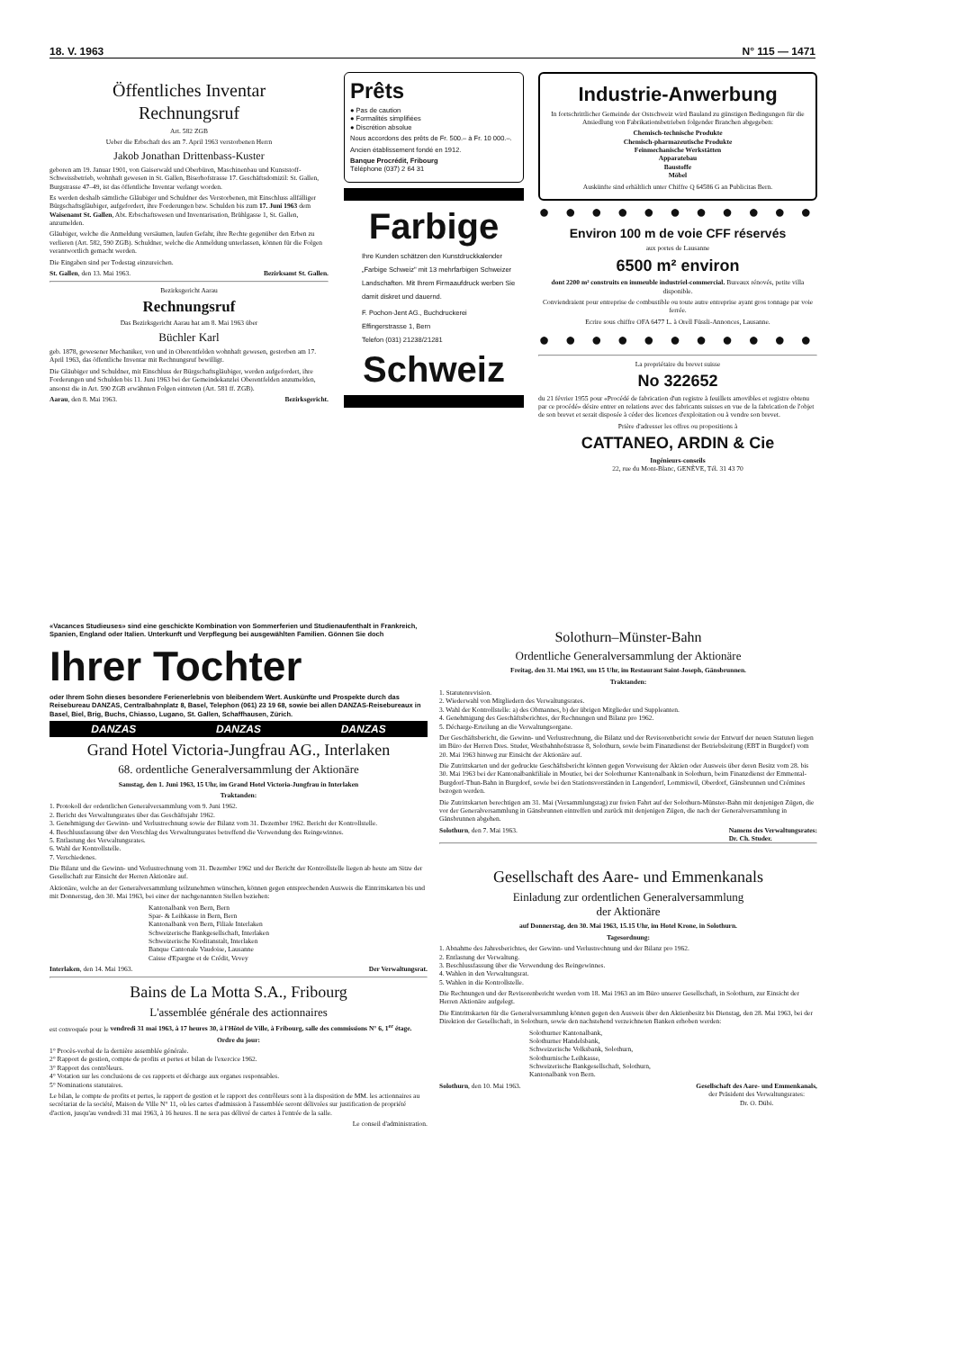18. V. 1963 N° 115 — 1471
Öffentliches Inventar
Rechnungsruf
Art. 582 ZGB
Ueber die Erbschaft des am 7. April 1963 verstorbenen Herrn
Jakob Jonathan Drittenbass-Kuster
geboren am 19. Januar 1901, von Gaiserwald und Oberbüren, Maschinenbau und Kunststoff-Schweissbetrieb, wohnhaft gewesen in St. Gallen, Biserhofstrasse 17. Geschäftsdomizil: St. Gallen, Burgstrasse 47–49, ist das öffentliche Inventar verlangt worden.
Es werden deshalb sämtliche Gläubiger und Schuldner des Verstorbenen, mit Einschluss allfälliger Bürgschaftsgläubiger, aufgefordert, ihre Forderungen bzw. Schulden bis zum 17. Juni 1963 dem Waisenamt St. Gallen, Abt. Erbschaftswesen und Inventarisation, Brühlgasse 1, St. Gallen, anzumelden.
Gläubiger, welche die Anmeldung versäumen, laufen Gefahr, ihre Rechte gegenüber den Erben zu verlieren (Art. 582, 590 ZGB). Schuldner, welche die Anmeldung unterlassen, können für die Folgen verantwortlich gemacht werden.
Die Eingaben sind per Todestag einzureichen.
St. Gallen, den 13. Mai 1963. Bezirksamt St. Gallen.
Bezirksgericht Aarau
Rechnungsruf
Das Bezirksgericht Aarau hat am 8. Mai 1963 über
Büchler Karl
geb. 1878, gewesener Mechaniker, von und in Oberentfelden wohnhaft gewesen, gestorben am 17. April 1963, das öffentliche Inventar mit Rechnungsruf bewilligt.
Die Gläubiger und Schuldner, mit Einschluss der Bürgschaftsgläubiger, werden aufgefordert, ihre Forderungen und Schulden bis 11. Juni 1963 bei der Gemeindekanzlei Oberentfelden anzumelden, ansonst die in Art. 590 ZGB erwähnten Folgen eintreten (Art. 581 ff. ZGB).
Aarau, den 8. Mai 1963. Bezirksgericht.
Prêts
● Pas de caution
● Formalités simplifiées
● Discrétion absolue
Nous accordons des prêts de Fr. 500.– à Fr. 10 000.–.
Ancien établissement fondé en 1912.
Banque Procrédit, Fribourg
Téléphone (037) 2 64 31
Farbige
Ihre Kunden schätzen den Kunstdruckkalender „Farbige Schweiz" mit 13 mehrfarbigen Schweizer Landschaften. Mit Ihrem Firmaaufdruck werben Sie damit diskret und dauernd.
F. Pochon-Jent AG., Buchdruckerei
Effingerstrasse 1, Bern
Telefon (031) 21238/21281
Schweiz
Industrie-Anwerbung
In fortschrittlicher Gemeinde der Ostschweiz wird Bauland zu günstigen Bedingungen für die Ansiedlung von Fabrikationsbetrieben folgender Branchen abgegeben:
Chemisch-technische Produkte
Chemisch-pharmazeutische Produkte
Feinmechanische Werkstätten
Apparatebau
Baustoffe
Möbel
Auskünfte sind erhältlich unter Chiffre Q 64586 G an Publicitas Bern.
● ● ● ● ● ● ● ● ● ● ●
Environ 100 m de voie CFF réservés
aux portes de Lausanne
6500 m² environ
dont 2200 m² construits en immeuble industriel-commercial. Bureaux rénovés, petite villa disponible.
Conviendraient pour entreprise de combustible ou toute autre entreprise ayant gros tonnage par voie ferrée.
Ecrire sous chiffre OFA 6477 L. à Orell Füssli-Annonces, Lausanne.
● ● ● ● ● ● ● ● ● ● ●
La propriétaire du brevet suisse
No 322652
du 21 février 1955 pour «Procédé de fabrication d'un registre à feuillets amovibles et registre obtenu par ce procédé» désire entrer en relations avec des fabricants suisses en vue de la fabrication de l'objet de son brevet et serait disposée à céder des licences d'exploitation ou à vendre son brevet.
Prière d'adresser les offres ou propositions à
CATTANEO, ARDIN & Cie
Ingénieurs-conseils
22, rue du Mont-Blanc, GENÈVE, Tél. 31 43 70
«Vacances Studieuses» sind eine geschickte Kombination von Sommerferien und Studienaufenthalt in Frankreich, Spanien, England oder Italien. Unterkunft und Verpflegung bei ausgewählten Familien. Gönnen Sie doch
Ihrer Tochter
oder Ihrem Sohn dieses besondere Ferienerlebnis von bleibendem Wert. Auskünfte und Prospekte durch das Reisebureau DANZAS, Centralbahnplatz 8, Basel, Telephon (061) 23 19 68, sowie bei allen DANZAS-Reisebureaux in Basel, Biel, Brig, Buchs, Chiasso, Lugano, St. Gallen, Schaffhausen, Zürich.
DANZAS DANZAS DANZAS
Grand Hotel Victoria-Jungfrau AG., Interlaken
68. ordentliche Generalversammlung der Aktionäre
Samstag, den 1. Juni 1963, 15 Uhr, im Grand Hotel Victoria-Jungfrau in Interlaken
Traktanden:
1. Protokoll der ordentlichen Generalversammlung vom 9. Juni 1962.
2. Bericht des Verwaltungsrates über das Geschäftsjahr 1962.
3. Genehmigung der Gewinn- und Verlustrechnung sowie der Bilanz vom 31. Dezember 1962. Bericht der Kontrollstelle.
4. Beschlussfassung über den Vorschlag des Verwaltungsrates betreffend die Verwendung des Reingewinnes.
5. Entlastung des Verwaltungsrates.
6. Wahl der Kontrollstelle.
7. Verschiedenes.
Die Bilanz und die Gewinn- und Verlustrechnung vom 31. Dezember 1962 und der Bericht der Kontrollstelle liegen ab heute am Sitze der Gesellschaft zur Einsicht der Herren Aktionäre auf.
Aktionäre, welche an der Generalversammlung teilzunehmen wünschen, können gegen entsprechenden Ausweis die Eintrittskarten bis und mit Donnerstag, den 30. Mai 1963, bei einer der nachgenannten Stellen beziehen:
Kantonalbank von Bern, Bern
Spar- & Leihkasse in Bern, Bern
Kantonalbank von Bern, Filiale Interlaken
Schweizerische Bankgesellschaft, Interlaken
Schweizerische Kreditanstalt, Interlaken
Banque Cantonale Vaudoise, Lausanne
Caisse d'Epargne et de Crédit, Vevey
Interlaken, den 14. Mai 1963. Der Verwaltungsrat.
Bains de La Motta S.A., Fribourg
L'assemblée générale des actionnaires
est convoquée pour le vendredi 31 mai 1963, à 17 heures 30, à l'Hôtel de Ville, à Fribourg, salle des commissions N° 6, 1<sup>er</sup> étage.
Ordre du jour:
1° Procès-verbal de la dernière assemblée générale.
2° Rapport de gestion, compte de profits et pertes et bilan de l'exercice 1962.
3° Rapport des contrôleurs.
4° Votation sur les conclusions de ces rapports et décharge aux organes responsables.
5° Nominations statutaires.
Le bilan, le compte de profits et pertes, le rapport de gestion et le rapport des contrôleurs sont à la disposition de MM. les actionnaires au secrétariat de la société, Maison de Ville N° 11, où les cartes d'admission à l'assemblée seront délivrées sur justification de propriété d'action, jusqu'au vendredi 31 mai 1963, à 16 heures. Il ne sera pas délivré de cartes à l'entrée de la salle.
Le conseil d'administration.
Solothurn–Münster-Bahn
Ordentliche Generalversammlung der Aktionäre
Freitag, den 31. Mai 1963, um 15 Uhr, im Restaurant Saint-Joseph, Gänsbrunnen.
Traktanden:
1. Statutenrevision.
2. Wiederwahl von Mitgliedern des Verwaltungsrates.
3. Wahl der Kontrollstelle: a) des Obmannes, b) der übrigen Mitglieder und Suppleanten.
4. Genehmigung des Geschäftsberichtes, der Rechnungen und Bilanz pro 1962.
5. Décharge-Erteilung an die Verwaltungsorgane.
Der Geschäftsbericht, die Gewinn- und Verlustrechnung, die Bilanz und der Revisorenbericht sowie der Entwurf der neuen Statuten liegen im Büro der Herren Dres. Studer, Westbahnhofstrasse 8, Solothurn, sowie beim Finanzdienst der Betriebsleitung (EBT in Burgdorf) vom 20. Mai 1963 hinweg zur Einsicht der Aktionäre auf.
Die Zutrittskarten und der gedruckte Geschäftsbericht können gegen Vorweisung der Aktien oder Ausweis über deren Besitz vom 28. bis 30. Mai 1963 bei der Kantonalbankfiliale in Moutier, bei der Solothurner Kantonalbank in Solothurn, beim Finanzdienst der Emmental-Burgdorf-Thun-Bahn in Burgdorf, sowie bei den Stationsvorständen in Langendorf, Lommiswil, Oberdorf, Gänsbrunnen und Crémines bezogen werden.
Die Zutrittskarten berechtigen am 31. Mai (Versammlungstag) zur freien Fahrt auf der Solothurn-Münster-Bahn mit denjenigen Zügen, die vor der Generalversammlung in Gänsbrunnen eintreffen und zurück mit denjenigen Zügen, die nach der Generalversammlung in Gänsbrunnen abgehen.
Solothurn, den 7. Mai 1963. Namens des Verwaltungsrates:
Dr. Ch. Studer.
Gesellschaft des Aare- und Emmenkanals
Einladung zur ordentlichen Generalversammlung
der Aktionäre
auf Donnerstag, den 30. Mai 1963, 15.15 Uhr, im Hotel Krone, in Solothurn.
Tagesordnung:
1. Abnahme des Jahresberichtes, der Gewinn- und Verlustrechnung und der Bilanz pro 1962.
2. Entlastung der Verwaltung.
3. Beschlussfassung über die Verwendung des Reingewinnes.
4. Wahlen in den Verwaltungsrat.
5. Wahlen in die Kontrollstelle.
Die Rechnungen und der Revisorenbericht werden vom 18. Mai 1963 an im Büro unserer Gesellschaft, in Solothurn, zur Einsicht der Herren Aktionäre aufgelegt.
Die Eintrittskarten für die Generalversammlung können gegen den Ausweis über den Aktienbesitz bis Dienstag, den 28. Mai 1963, bei der Direktion der Gesellschaft, in Solothurn, sowie den nachstehend verzeichneten Banken erhoben werden:
Solothurner Kantonalbank,
Solothurner Handelsbank,
Schweizerische Volksbank, Solothurn,
Solothurnische Leihkasse,
Schweizerische Bankgesellschaft, Solothurn,
Kantonalbank von Bern.
Solothurn, den 10. Mai 1963. Gesellschaft des Aare- und Emmenkanals,
der Präsident des Verwaltungsrates:
Dr. O. Dübi.